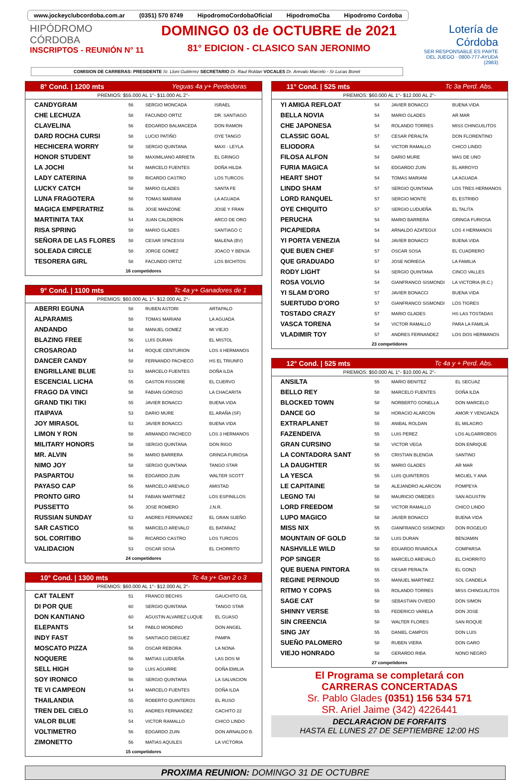www.jockeyclubcordoba.com.ar (0351) 570 8749 HipodromoCordobaOficial HipodromoCba Hipodromo Cordoba
HIPÓDROMO
CÓRDOBA
INSCRIPTOS - REUNIÓN N° 11
DOMINGO 03 de OCTUBRE de 2021
81° EDICION - CLASICO SAN JERONIMO
Lotería de Córdoba
SER RESPONSABLE ES PARTE DEL JUEGO · 0800-777-AYUDA (2983)
COMISION DE CARRERAS: PRESIDENTE Sr. Lloni Gutiérrez SECRETARIO Dr. Raul Roldan VOCALES Dr. Arevalo Marcelo - Sr Lucas Bonet
8° Cond. | 1200 mts Yeguas 4a y+ Perdedoras
PREMIOS: $55.000 AL 1°- $11.000 AL 2°-
| CANDYGRAM | 56 | SERGIO MONCADA | ISRAEL |
| CHE LECHUZA | 58 | FACUNDO ORTIZ | DR. SANTIAGO |
| CLAVELINA | 56 | EDGARDO BALMACEDA | DON RAMON |
| DARD ROCHA CURSI | 58 | LUCIO PATIÑO | OYE TANGO |
| HECHICERA WORRY | 58 | SERGIO QUINTANA | MAXI - LEYLA |
| HONOR STUDENT | 58 | MAXIMILIANO ARRIETA | EL GRINGO |
| LA JOCHI | 54 | MARCELO FUENTES | DOÑA HILDA |
| LADY CATERINA | 58 | RICARDO CASTRO | LOS TURCOS |
| LUCKY CATCH | 58 | MARIO GLADES | SANTA FE |
| LUNA FRAGOTERA | 58 | TOMAS MARIANI | LA AGUADA |
| MAGICA EMPERATRIZ | 56 | JOSE MANZONE | JOSE Y FRAN |
| MARTINITA TAX | 54 | JUAN CALDERON | ARCO DE ORO |
| RISA SPRING | 58 | MARIO GLADES | SANTIAGO C |
| SEÑORA DE LAS FLORES | 58 | CESAR SPACESSI | MALENA (BV) |
| SOLEADA CIRCLE | 58 | JORGE GOMEZ | JOACO Y BENJA |
| TESORERA GIRL | 58 | FACUNDO ORTIZ | LOS BICHITOS |
16 competidores
9° Cond. | 1100 mts Tc 4a y+ Ganadores de 1
PREMIOS: $60.000 AL 1°- $12.000 AL 2°-
| ABERRI EGUNA | 58 | RUBEN ASTORI | ARTAPALO |
| ALPARAMIS | 58 | TOMAS MARIANI | LA AGUADA |
| ANDANDO | 58 | MANUEL GOMEZ | MI VIEJO |
| BLAZING FREE | 56 | LUIS DURAN | EL MISTOL |
| CROSAROAD | 54 | ROQUE CENTURION | LOS 4 HERMANOS |
| DANCER CANDY | 58 | FERNANDO PACHECO | HS EL TRIUNFO |
| ENGRILLANE BLUE | 53 | MARCELO FUENTES | DOÑA ILDA |
| ESCENCIAL LICHA | 55 | GASTON FISSORE | EL CUERVO |
| FRAGO DA VINCI | 58 | FABIAN GOROSO | LA CHACARITA |
| GRAND TIKI TIKI | 55 | JAVIER BONACCI | BUENA VIDA |
| ITAIPAVA | 53 | DARIO MURE | EL ARAÑA (SF) |
| JOY MIRASOL | 53 | JAVIER BONACCI | BUENA VIDA |
| LIMON Y RON | 58 | ARMANDO PACHECO | LOS 3 HERMANOS |
| MILITARY HONORS | 58 | SERGIO QUINTANA | DON RIGO |
| MR. ALVIN | 56 | MARIO BARRERA | GRINGA FURIOSA |
| NIMO JOY | 58 | SERGIO QUINTANA | TANGO STAR |
| PASPARTOU | 56 | EDGARDO ZUIN | WALTER SCOTT |
| PAYASO CAP | 56 | MARCELO AREVALO | AMISTAD |
| PRONTO GIRO | 54 | FABIAN MARTINEZ | LOS ESPINILLOS |
| PUSSETTO | 56 | JOSE ROMERO | J.N.R. |
| RUSSIAN SUNDAY | 53 | ANDRES FERNANDEZ | EL GRAN SUEÑO |
| SAR CASTICO | 56 | MARCELO AREVALO | EL BATARAZ |
| SOL CORITIBO | 56 | RICARDO CASTRO | LOS TURCOS |
| VALIDACION | 53 | OSCAR SOSA | EL CHORRITO |
24 competidores
10° Cond. | 1300 mts Tc 4a y+ Gan 2 o 3
PREMIOS: $60.000 AL 1°- $12.000 AL 2°-
| CAT TALENT | 51 | FRANCO BECHIS | GAUCHITO GIL |
| DI POR QUE | 60 | SERGIO QUINTANA | TANGO STAR |
| DON KANTIANO | 60 | AGUSTIN ALVAREZ LUQUE | EL GUASO |
| ELEPANTS | 54 | PABLO MONDINO | DON ANGEL |
| INDY FAST | 56 | SANTIAGO DIEGUEZ | PAMPA |
| MOSCATO PIZZA | 56 | OSCAR REBORA | LA NONA |
| NOQUERE | 56 | MATIAS LUDUEÑA | LAS DOS M |
| SELL HIGH | 58 | LUIS AGUIRRE | DOÑA EMILIA |
| SOY IRONICO | 56 | SERGIO QUINTANA | LA SALVACION |
| TE VI CAMPEON | 54 | MARCELO FUENTES | DOÑA ILDA |
| THAILANDIA | 55 | ROBERTO QUINTEROS | EL RUSO |
| TREN DEL CIELO | 51 | ANDRES FERNANDEZ | CACHITO 22 |
| VALOR BLUE | 54 | VICTOR RAMALLO | CHICO LINDO |
| VOLTIMETRO | 56 | EDGARDO ZUIN | DON ARNALDO B. |
| ZIMONETTO | 56 | MATIAS AQUILES | LA VICTORIA |
15 competidores
11° Cond. | 525 mts Tc 3a Perd. Abs.
PREMIOS: $60.000 AL 1°- $12.000 AL 2°-
| YI AMIGA REFLOAT | 54 | JAVIER BONACCI | BUENA VIDA |
| BELLA NOVIA | 54 | MARIO GLADES | AR MAR |
| CHE JAPONESA | 54 | ROLANDO TORRES | MISS CHINGUILITOS |
| CLASSIC GOAL | 57 | CESAR PERALTA | DON FLORENTINO |
| ELIODORA | 54 | VICTOR RAMALLO | CHICO LINDO |
| FILOSA ALFON | 54 | DARIO MURE | MAS DE UNO |
| FURIA MAGICA | 54 | EDGARDO ZUIN | EL ARROYO |
| HEART SHOT | 54 | TOMAS MARIANI | LA AGUADA |
| LINDO SHAM | 57 | SERGIO QUINTANA | LOS TRES HERMANOS |
| LORD RANQUEL | 57 | SERGIO MONTE | EL ESTRIBO |
| OYE CHIQUITO | 57 | SERGIO LUDUEÑA | EL TALITA |
| PERUCHA | 54 | MARIO BARRERA | GRINGA FURIOSA |
| PICAPIEDRA | 54 | ARNALDO AZATEGUI | LOS 4 HERMANOS |
| YI PORTA VENEZIA | 54 | JAVIER BONACCI | BUENA VIDA |
| QUE BUEN CHEF | 57 | OSCAR SOSA | EL CUADRERO |
| QUE GRADUADO | 57 | JOSE NORIEGA | LA FAMILIA |
| RODY LIGHT | 54 | SERGIO QUINTANA | CINCO VALLES |
| ROSA VOLVIO | 54 | GIANFRANCO SISMONDI | LA VICTORIA (R.C.) |
| YI SLAM D'ORO | 57 | JAVIER BONACCI | BUENA VIDA |
| SUERTUDO D'ORO | 57 | GIANFRANCO SISMONDI | LOS TIGRES |
| TOSTADO CRAZY | 57 | MARIO GLADES | HS LAS TOSTADAS |
| VASCA TORENA | 54 | VICTOR RAMALLO | PARA LA FAMILIA |
| VLADIMIR TOY | 57 | ANDRES FERNANDEZ | LOS DOS HERMANOS |
23 competidores
12° Cond. | 525 mts Tc 4a y + Perd. Abs.
PREMIOS: $50.000 AL 1°- $10.000 AL 2°-
| ANSILTA | 55 | MARIO BENITEZ | EL SECUAZ |
| BELLO REY | 58 | MARCELO FUENTES | DOÑA ILDA |
| BLOCKED TOWN | 58 | NORBERTO GONELLA | DON MARCELO |
| DANCE GO | 58 | HORACIO ALARCON | AMOR Y VENGANZA |
| EXTRAPLANET | 55 | ANIBAL ROLDAN | EL MILAGRO |
| FAZENDEIVA | 55 | LUIS PEREZ | LOS ALGARROBOS |
| GRAN CURSINO | 58 | VICTOR VEGA | DON ENRIQUE |
| LA CONTADORA SANT | 55 | CRISTIAN BLENGIA | SANTINO |
| LA DAUGHTER | 55 | MARIO GLADES | AR MAR |
| LA YESCA | 55 | LUIS QUINTEROS | MIGUEL Y ANA |
| LE CAPITAINE | 58 | ALEJANDRO ALARCON | POMPEYA |
| LEGNO TAI | 58 | MAURICIO OMEDES | SAN AGUSTIN |
| LORD FREEDOM | 58 | VICTOR RAMALLO | CHICO LINDO |
| LUPO MAGICO | 58 | JAVIER BONACCI | BUENA VIDA |
| MISS NIX | 55 | GIANFRANCO SISMONDI | DON ROGELIO |
| MOUNTAIN OF GOLD | 58 | LUIS DURAN | BENJAMIN |
| NASHVILLE WILD | 58 | EDUARDO RIVAROLA | COMPARSA |
| POP SINGER | 55 | MARCELO AREVALO | EL CHORRITO |
| QUE BUENA PINTORA | 55 | CESAR PERALTA | EL GONZI |
| REGINE PERNOUD | 55 | MANUEL MARTINEZ | SOL CANDELA |
| RITMO Y COPAS | 55 | ROLANDO TORRES | MISS CHINGUILITOS |
| SAGE CAT | 58 | SEBASTIAN OVIEDO | DON SIMON |
| SHINNY VERSE | 55 | FEDERICO VARELA | DON JOSE |
| SIN CREENCIA | 58 | WALTER FLORES | SAN ROQUE |
| SING JAY | 55 | DANIEL CAMPOS | DON LUIS |
| SUEÑO PALOMERO | 58 | RUBEN VIERA | DON GARO |
| VIEJO HONRADO | 58 | GERARDO RIBA | NONO NEGRO |
27 competidores
El Programa se completará con
CARRERAS CONCERTADAS
Sr. Pablo Glades (0351) 156 534 571
SR. Ariel Jaime (342) 4226441
DECLARACION DE FORFAITS
HASTA EL LUNES 27 DE SEPTIEMBRE 12:00 HS
PROXIMA REUNION: DOMINGO 31 DE OCTUBRE